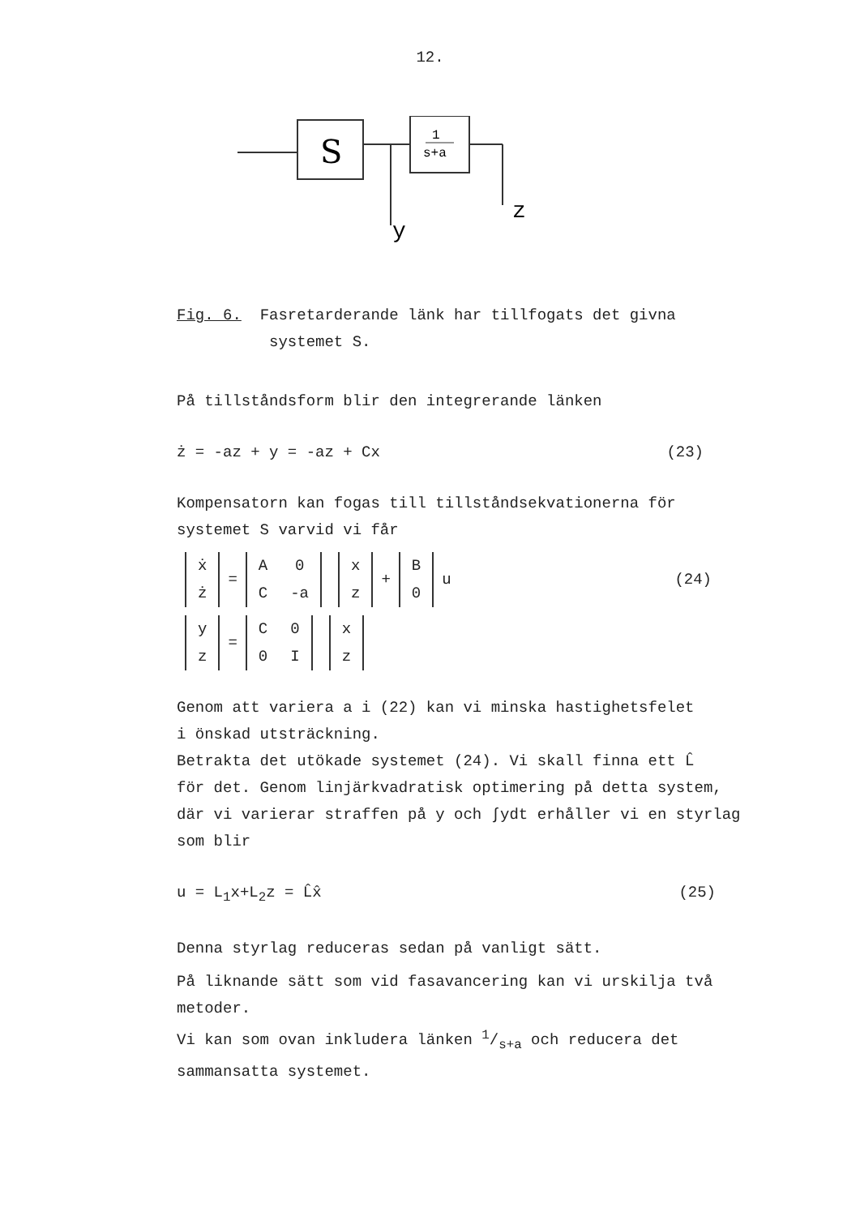12.
S
1
s+a
y
z
Fig. 6. Fasretarderande länk har tillfogats det givna
systemet S.
På tillståndsform blir den integrerande länken
ż = -az + y = -az + Cx (23)
Kompensatorn kan fogas till tillståndsekvationerna för
systemet S varvid vi får
| ẋ |
| ż |
=
| A | 0 |
| C | -a |
| x |
| z |
+
| B |
| 0 |
u (24)
| y |
| z |
=
| C | 0 |
| 0 | I |
| x |
| z |
Genom att variera a i (22) kan vi minska hastighetsfelet
i önskad utsträckning.
Betrakta det utökade systemet (24). Vi skall finna ett L̂
för det. Genom linjärkvadratisk optimering på detta system,
där vi varierar straffen på y och ∫ydt erhåller vi en styrlag
som blir
u = L<sub>1</sub>x+L<sub>2</sub>z = L̂x̂ (25)
Denna styrlag reduceras sedan på vanligt sätt.
På liknande sätt som vid fasavancering kan vi urskilja två
metoder.
Vi kan som ovan inkludera länken 1/s+a och reducera det
sammansatta systemet.